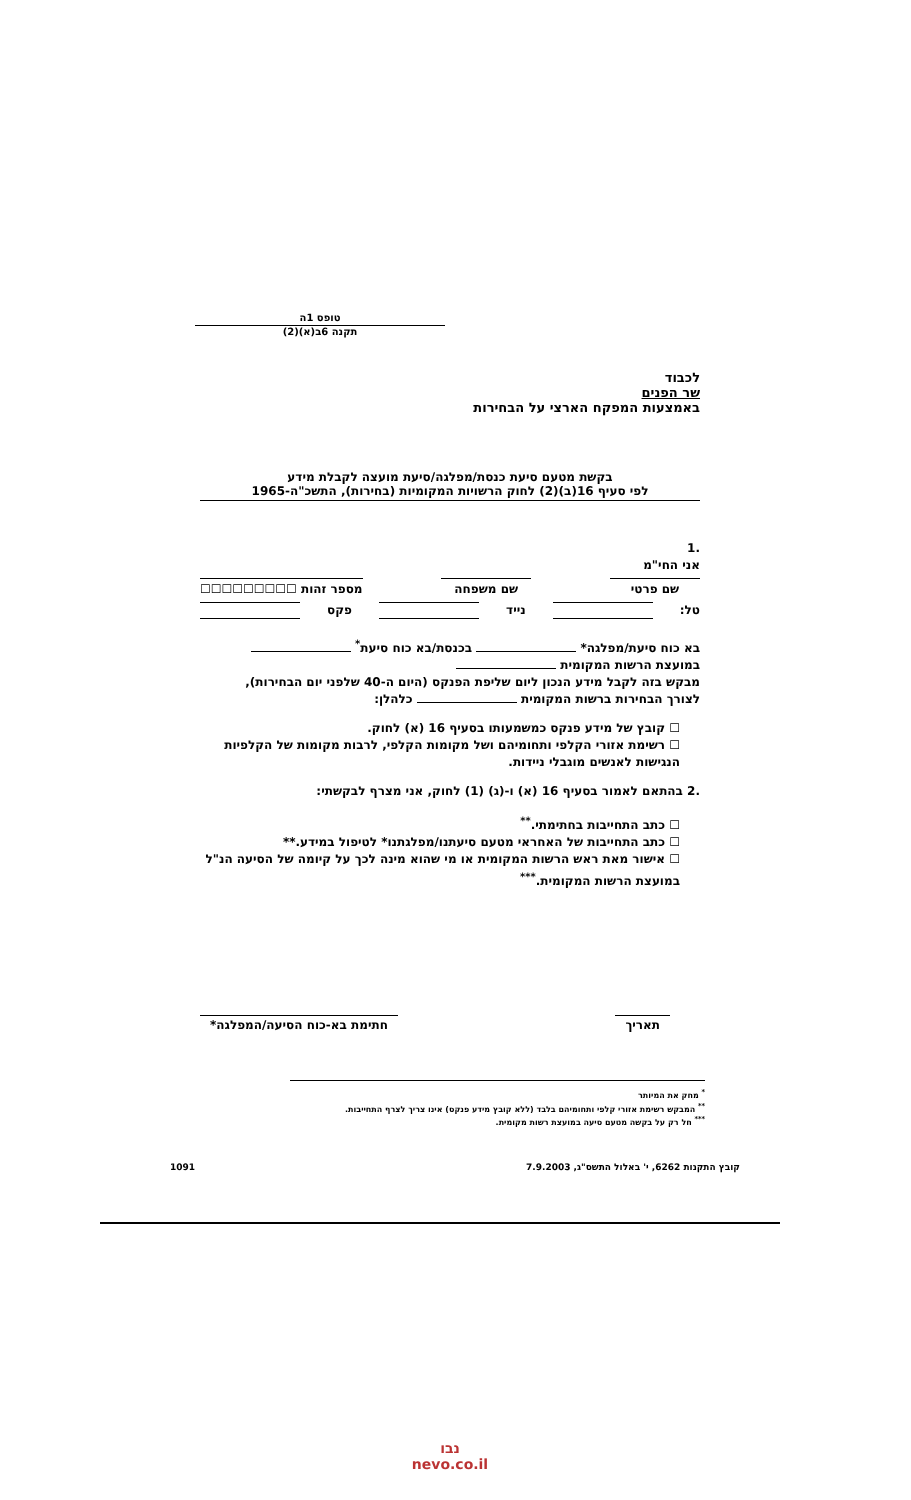טופס 1ה
תקנה 6ב(א)(2)
לכבוד
שר הפנים
באמצעות המפקח הארצי על הבחירות
בקשת מטעם סיעת כנסת/מפלגה/סיעת מועצה לקבלת מידע
לפי סעיף 16(ב)(2) לחוק הרשויות המקומיות (בחירות), התשכ"ה-1965
.1
אני החי"מ
שם פרטי שם משפחה מספר זהות ☐☐☐☐☐☐☐☐☐
טל: נייד פקס
בא כוח סיעת/מפלגה* בכנסת/בא כוח סיעת<sup>*</sup>
במועצת הרשות המקומית
מבקש בזה לקבל מידע הנכון ליום שליפת הפנקס (היום ה-40 שלפני יום הבחירות),
לצורך הבחירות ברשות המקומית כלהלן:
☐ קובץ של מידע פנקס כמשמעותו בסעיף 16 (א) לחוק.
☐ רשימת אזורי הקלפי ותחומיהם ושל מקומות הקלפי, לרבות מקומות של הקלפיות הנגישות לאנשים מוגבלי ניידות.
.2 בהתאם לאמור בסעיף 16 (א) ו-(ג) (1) לחוק, אני מצרף לבקשתי:
☐ כתב התחייבות בחתימתי.<sup>**</sup>
☐ כתב התחייבות של האחראי מטעם סיעתנו/מפלגתנו* לטיפול במידע.**
☐ אישור מאת ראש הרשות המקומית או מי שהוא מינה לכך על קיומה של הסיעה הנ"ל במועצת הרשות המקומית.<sup>***</sup>
תאריך חתימת בא-כוח הסיעה/המפלגה*
<sup>*</sup> מחק את המיותר
<sup>**</sup> המבקש רשימת אזורי קלפי ותחומיהם בלבד (ללא קובץ מידע פנקס) אינו צריך לצרף התחייבות.
<sup>***</sup> חל רק על בקשה מטעם סיעה במועצת רשות מקומית.
קובץ התקנות 6262, י' באלול התשס"ג, 7.9.2003 1091
נבו nevo.co.il